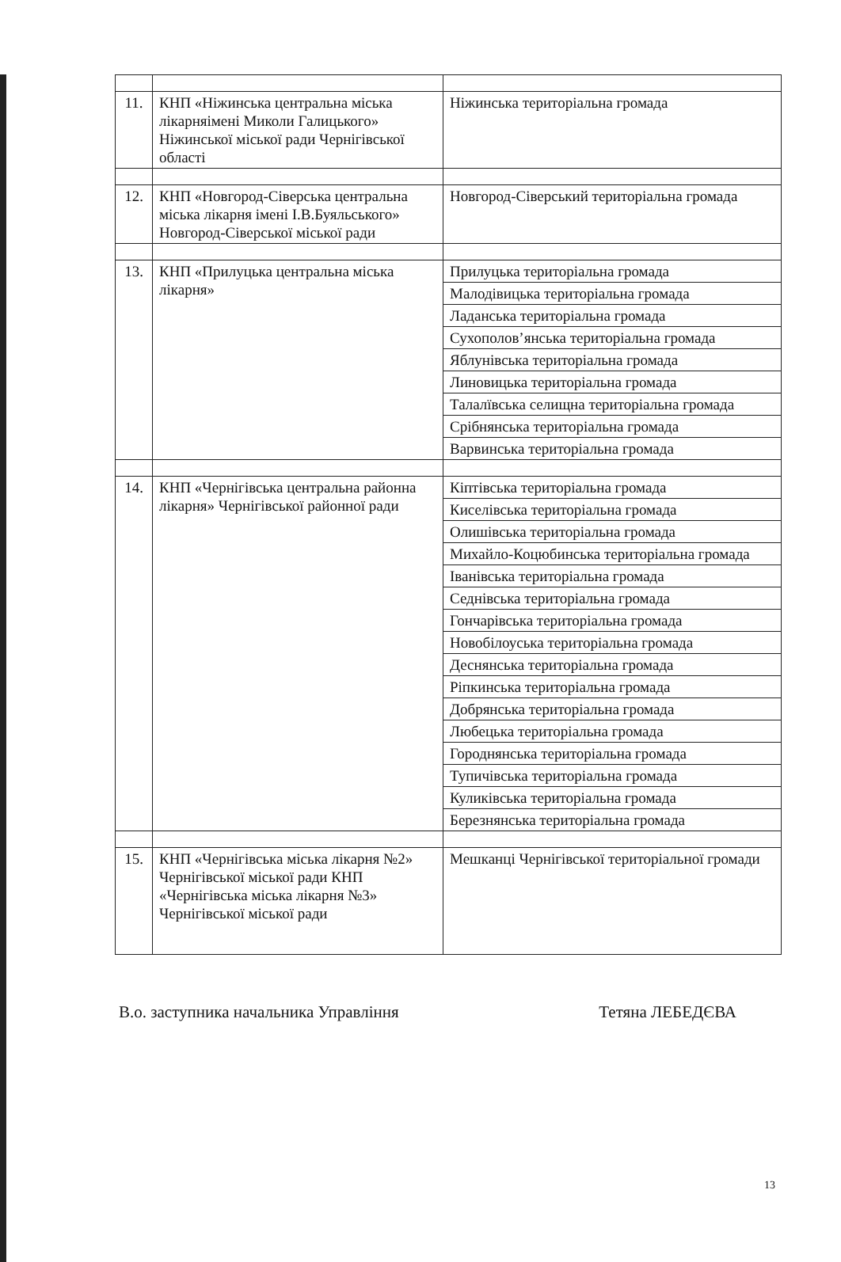| 11. | КНП «Ніжинська центральна міська лікарняімені Миколи Галицького» Ніжинської міської ради Чернігівської області | Ніжинська територіальна громада |
| 12. | КНП «Новгород-Сіверська центральна міська лікарня імені І.В.Буяльського» Новгород-Сіверської міської ради | Новгород-Сіверський територіальна громада |
| 13. | КНП «Прилуцька центральна міська лікарня» | Прилуцька територіальна громада |
| | | Малодівицька територіальна громада |
| | | Ладанська територіальна громада |
| | | Сухополов’янська територіальна громада |
| | | Яблунівська територіальна громада |
| | | Линовицька територіальна громада |
| | | Талалївська селищна територіальна громада |
| | | Срібнянська територіальна громада |
| | | Варвинська територіальна громада |
| 14. | КНП «Чернігівська центральна районна лікарня» Чернігівської районної ради | Кіптівська територіальна громада |
| | | Киселівська територіальна громада |
| | | Олишівська територіальна громада |
| | | Михайло-Коцюбинська територіальна громада |
| | | Іванівська територіальна громада |
| | | Седнівська територіальна громада |
| | | Гончарівська територіальна громада |
| | | Новобілоуська територіальна громада |
| | | Деснянська територіальна громада |
| | | Ріпкинська територіальна громада |
| | | Добрянська територіальна громада |
| | | Любецька територіальна громада |
| | | Городнянська територіальна громада |
| | | Тупичівська територіальна громада |
| | | Куликівська територіальна громада |
| | | Березнянська територіальна громада |
| 15. | КНП «Чернігівська міська лікарня №2» Чернігівської міської ради КНП «Чернігівська міська лікарня №3» Чернігівської міської ради | Мешканці Чернігівської територіальної громади |
В.о. заступника начальника Управління Тетяна ЛЕБЕДЄВА
13